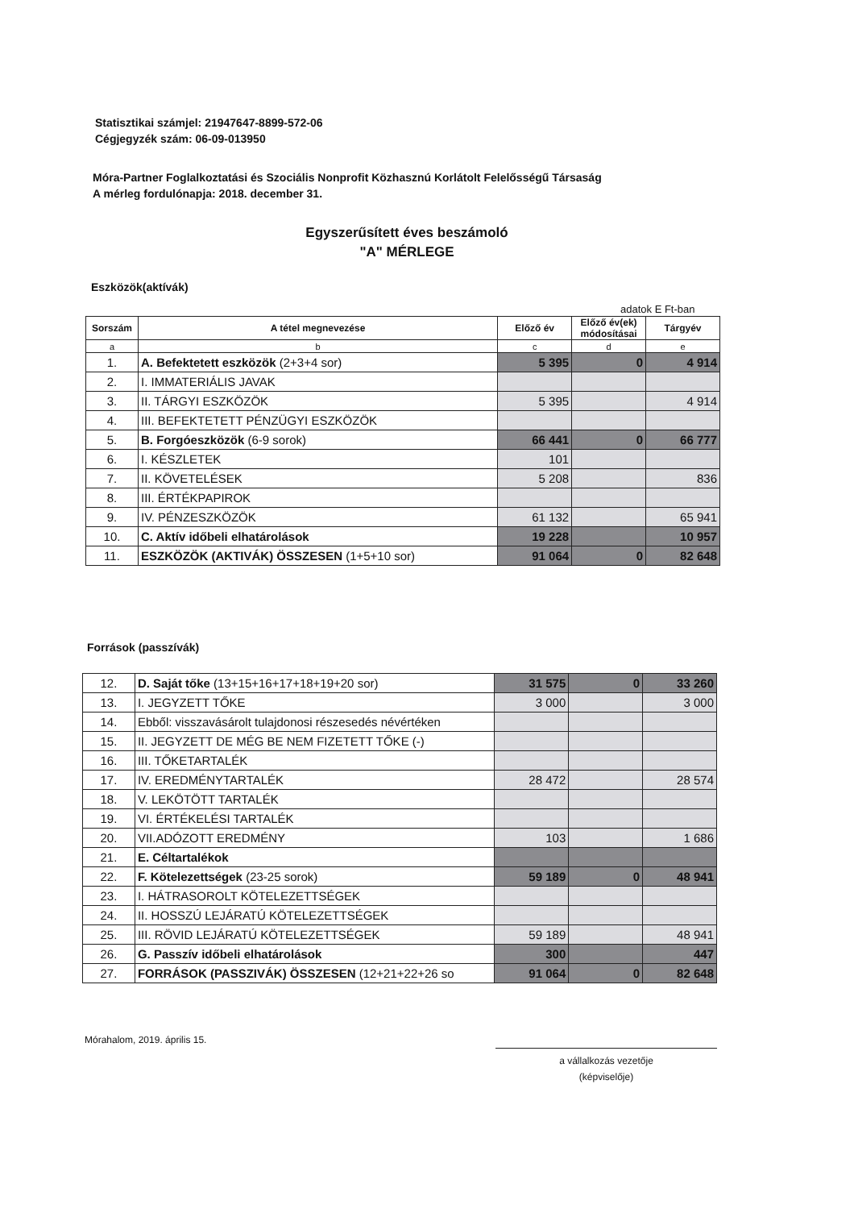Statisztikai számjel: 21947647-8899-572-06
Cégjegyzék szám: 06-09-013950
Móra-Partner Foglalkoztatási és Szociális Nonprofit Közhasznú Korlátolt Felelősségű Társaság
A mérleg fordulónapja: 2018. december 31.
Egyszerűsített éves beszámoló
"A" MÉRLEGE
Eszközök(aktívák)
adatok E Ft-ban
| Sorszám | A tétel megnevezése | Előző év | Előző év(ek) módosításai | Tárgyév |
| --- | --- | --- | --- | --- |
| a | b | c | d | e |
| 1. | A. Befektetett eszközök (2+3+4 sor) | 5 395 | 0 | 4 914 |
| 2. | I. IMMATERIÁLIS JAVAK | | | |
| 3. | II. TÁRGYI ESZKÖZÖK | 5 395 | | 4 914 |
| 4. | III. BEFEKTETETT PÉNZÜGYI ESZKÖZÖK | | | |
| 5. | B. Forgóeszközök (6-9 sorok) | 66 441 | 0 | 66 777 |
| 6. | I. KÉSZLETEK | 101 | | |
| 7. | II. KÖVETELÉSEK | 5 208 | | 836 |
| 8. | III. ÉRTÉKPAPIROK | | | |
| 9. | IV. PÉNZESZKÖZÖK | 61 132 | | 65 941 |
| 10. | C. Aktív időbeli elhatárolások | 19 228 | | 10 957 |
| 11. | ESZKÖZÖK (AKTIVÁK) ÖSSZESEN (1+5+10 sor) | 91 064 | 0 | 82 648 |
Források (passzívák)
| 12. | D. Saját tőke (13+15+16+17+18+19+20 sor) | 31 575 | 0 | 33 260 |
| 13. | I. JEGYZETT TŐKE | 3 000 | | 3 000 |
| 14. | Ebből: visszavásárolt tulajdonosi részesedés névértéken | | | |
| 15. | II. JEGYZETT DE MÉG BE NEM FIZETETT TŐKE (-) | | | |
| 16. | III. TŐKETARTALÉK | | | |
| 17. | IV. EREDMÉNYTARTALÉK | 28 472 | | 28 574 |
| 18. | V. LEKÖTÖTT TARTALÉK | | | |
| 19. | VI. ÉRTÉKELÉSI TARTALÉK | | | |
| 20. | VII.ADÓZOTT EREDMÉNY | 103 | | 1 686 |
| 21. | E. Céltartalékok | | | |
| 22. | F. Kötelezettségek (23-25 sorok) | 59 189 | 0 | 48 941 |
| 23. | I. HÁTRASOROLT KÖTELEZETTSÉGEK | | | |
| 24. | II. HOSSZÚ LEJÁRATÚ KÖTELEZETTSÉGEK | | | |
| 25. | III. RÖVID LEJÁRATÚ KÖTELEZETTSÉGEK | 59 189 | | 48 941 |
| 26. | G. Passzív időbeli elhatárolások | 300 | | 447 |
| 27. | FORRÁSOK (PASSZIVÁK) ÖSSZESEN (12+21+22+26 so | 91 064 | 0 | 82 648 |
Mórahalom, 2019. április 15.
a vállalkozás vezetője
(képviselője)